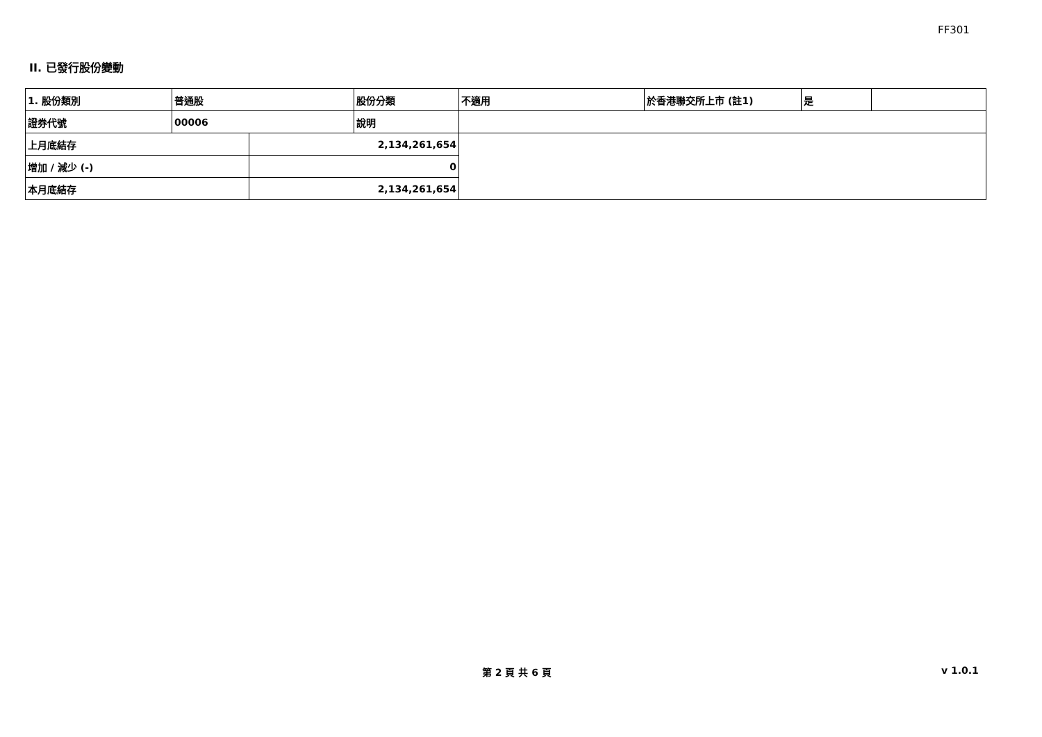FF301
II. 已發行股份變動
| 1. 股份類別 | 普通股 | | 股份分類 | 不適用 | 於香港聯交所上市 (註1) | 是 | |
| 證券代號 | 00006 | | 說明 | | | | |
| 上月底結存 | | 2,134,261,654 | | | | | |
| 增加 / 減少 (-) | | 0 | | | | | |
| 本月底結存 | | 2,134,261,654 | | | | | |
第 2 頁 共 6 頁 v 1.0.1